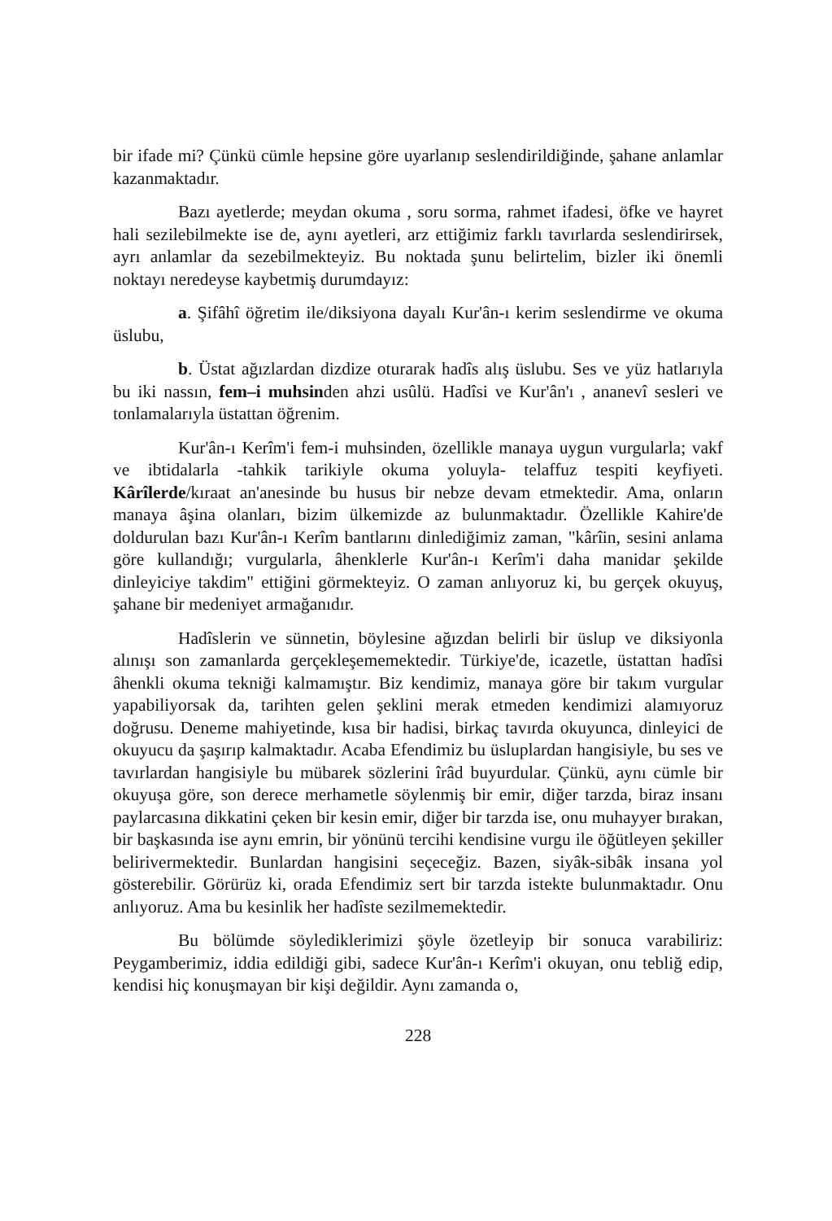bir ifade mi? Çünkü cümle hepsine göre uyarlanıp seslendirildiğinde, şahane anlamlar kazanmaktadır.
Bazı ayetlerde; meydan okuma , soru sorma, rahmet ifadesi, öfke ve hayret hali sezilebilmekte ise de, aynı ayetleri, arz ettiğimiz farklı tavırlarda seslendirirsek, ayrı anlamlar da sezebilmekteyiz. Bu noktada şunu belirtelim, bizler iki önemli noktayı neredeyse kaybetmiş durumdayız:
a. Şifâhî öğretim ile/diksiyona dayalı Kur'ân-ı kerim seslendirme ve okuma üslubu,
b. Üstat ağızlardan dizdize oturarak hadîs alış üslubu. Ses ve yüz hatlarıyla bu iki nassın, fem–i muhsinden ahzi usûlü. Hadîsi ve Kur'ân'ı , ananevî sesleri ve tonlamalarıyla üstattan öğrenim.
Kur'ân-ı Kerîm'i fem-i muhsinden, özellikle manaya uygun vurgularla; vakf ve ibtidalarla -tahkik tarikiyle okuma yoluyla- telaffuz tespiti keyfiyeti. Kârîlerde/kıraat an'anesinde bu husus bir nebze devam etmektedir. Ama, onların manaya âşina olanları, bizim ülkemizde az bulunmaktadır. Özellikle Kahire'de doldurulan bazı Kur'ân-ı Kerîm bantlarını dinlediğimiz zaman, "kârîin, sesini anlama göre kullandığı; vurgularla, âhenklerle Kur'ân-ı Kerîm'i daha manidar şekilde dinleyiciye takdim" ettiğini görmekteyiz. O zaman anlıyoruz ki, bu gerçek okuyuş, şahane bir medeniyet armağanıdır.
Hadîslerin ve sünnetin, böylesine ağızdan belirli bir üslup ve diksiyonla alınışı son zamanlarda gerçekleşememektedir. Türkiye'de, icazetle, üstattan hadîsi âhenkli okuma tekniği kalmamıştır. Biz kendimiz, manaya göre bir takım vurgular yapabiliyorsak da, tarihten gelen şeklini merak etmeden kendimizi alamıyoruz doğrusu. Deneme mahiyetinde, kısa bir hadisi, birkaç tavırda okuyunca, dinleyici de okuyucu da şaşırıp kalmaktadır. Acaba Efendimiz bu üsluplardan hangisiyle, bu ses ve tavırlardan hangisiyle bu mübarek sözlerini îrâd buyurdular. Çünkü, aynı cümle bir okuyuşa göre, son derece merhametle söylenmiş bir emir, diğer tarzda, biraz insanı paylarcasına dikkatini çeken bir kesin emir, diğer bir tarzda ise, onu muhayyer bırakan, bir başkasında ise aynı emrin, bir yönünü tercihi kendisine vurgu ile öğütleyen şekiller belirivermektedir. Bunlardan hangisini seçeceğiz. Bazen, siyâk-sibâk insana yol gösterebilir. Görürüz ki, orada Efendimiz sert bir tarzda istekte bulunmaktadır. Onu anlıyoruz. Ama bu kesinlik her hadîste sezilmemektedir.
Bu bölümde söylediklerimizi şöyle özetleyip bir sonuca varabiliriz: Peygamberimiz, iddia edildiği gibi, sadece Kur'ân-ı Kerîm'i okuyan, onu tebliğ edip, kendisi hiç konuşmayan bir kişi değildir. Aynı zamanda o,
228